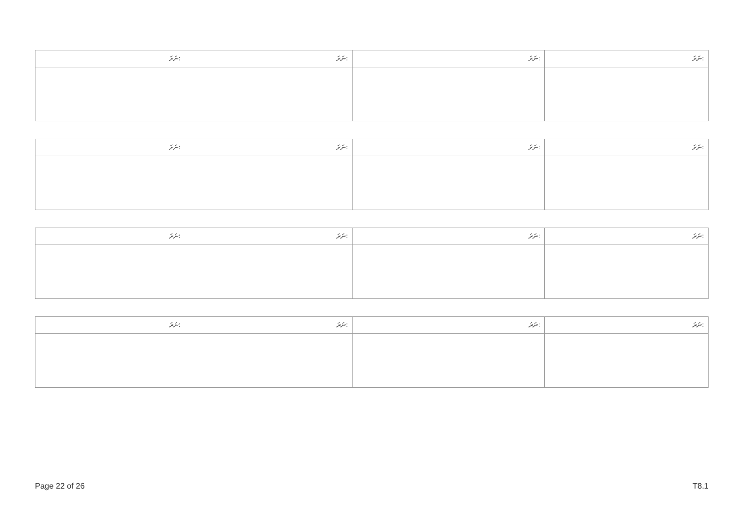| ނަރަ: | ނަރަ: | ނަރަ: | ނަރަ: |
| --- | --- | --- | --- |
| ނަރަ: | ނަރަ: | ނަރަ: | ނަރަ: |
| --- | --- | --- | --- |
| ނަރަ: | ނަރަ: | ނަރަ: | ނަރަ: |
| --- | --- | --- | --- |
| ނަރަ: | ނަރަ: | ނަރަ: | ނަރަ: |
| --- | --- | --- | --- |
Page 22 of 26 T8.1